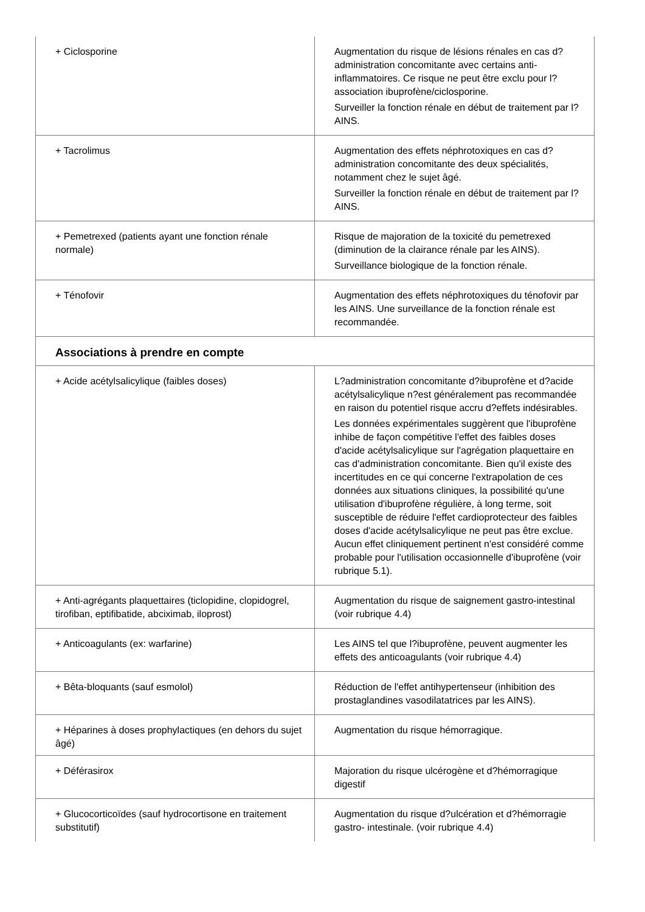| + Ciclosporine | Augmentation du risque de lésions rénales en cas d?administration concomitante avec certains anti-inflammatoires. Ce risque ne peut être exclu pour l?association ibuprofène/ciclosporine. Surveiller la fonction rénale en début de traitement par l?AINS. |
| + Tacrolimus | Augmentation des effets néphrotoxiques en cas d?administration concomitante des deux spécialités, notamment chez le sujet âgé. Surveiller la fonction rénale en début de traitement par l?AINS. |
| + Pemetrexed (patients ayant une fonction rénale normale) | Risque de majoration de la toxicité du pemetrexed (diminution de la clairance rénale par les AINS). Surveillance biologique de la fonction rénale. |
| + Ténofovir | Augmentation des effets néphrotoxiques du ténofovir par les AINS. Une surveillance de la fonction rénale est recommandée. |
| Associations à prendre en compte | |
| + Acide acétylsalicylique (faibles doses) | L?administration concomitante d?ibuprofène et d?acide acétylsalicylique n?est généralement pas recommandée en raison du potentiel risque accru d?effets indésirables. Les données expérimentales suggèrent que l'ibuprofène inhibe de façon compétitive l'effet des faibles doses d'acide acétylsalicylique sur l'agrégation plaquettaire en cas d'administration concomitante. Bien qu'il existe des incertitudes en ce qui concerne l'extrapolation de ces données aux situations cliniques, la possibilité qu'une utilisation d'ibuprofène régulière, à long terme, soit susceptible de réduire l'effet cardioprotecteur des faibles doses d'acide acétylsalicylique ne peut pas être exclue. Aucun effet cliniquement pertinent n'est considéré comme probable pour l'utilisation occasionnelle d'ibuprofène (voir rubrique 5.1). |
| + Anti-agrégants plaquettaires (ticlopidine, clopidogrel, tirofiban, eptifibatide, abciximab, iloprost) | Augmentation du risque de saignement gastro-intestinal (voir rubrique 4.4) |
| + Anticoagulants (ex: warfarine) | Les AINS tel que l?ibuprofène, peuvent augmenter les effets des anticoagulants (voir rubrique 4.4) |
| + Bêta-bloquants (sauf esmolol) | Réduction de l'effet antihypertenseur (inhibition des prostaglandines vasodilatatrices par les AINS). |
| + Héparines à doses prophylactiques (en dehors du sujet âgé) | Augmentation du risque hémorragique. |
| + Déférasirox | Majoration du risque ulcérogène et d?hémorragique digestif |
| + Glucocorticoïdes (sauf hydrocortisone en traitement substitutif) | Augmentation du risque d?ulcération et d?hémorragie gastro- intestinale. (voir rubrique 4.4) |